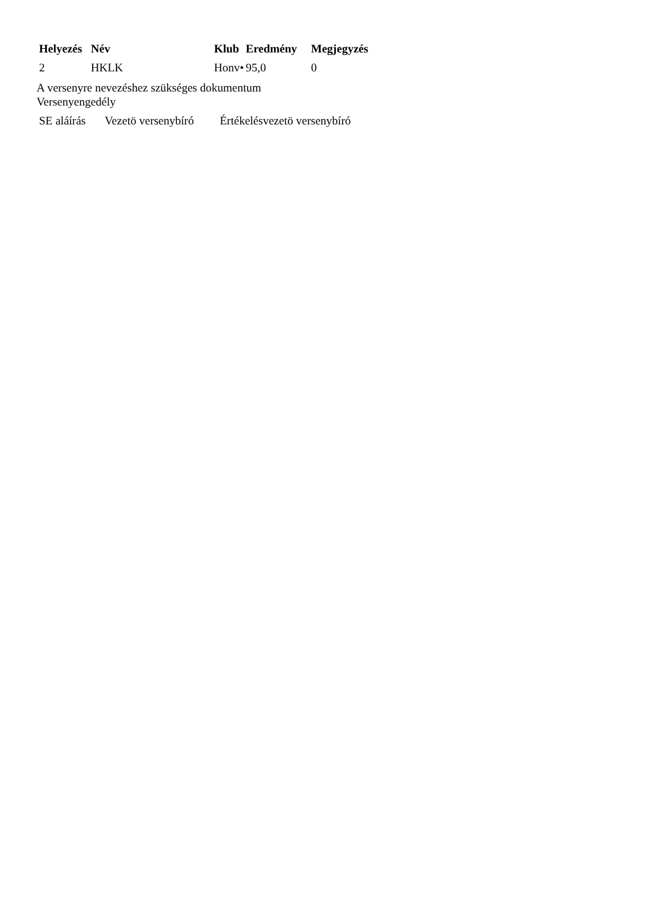| Helyezés | Név | Klub | Eredmény | Megjegyzés |
| --- | --- | --- | --- | --- |
| 2 | HKLK | Honv• | 95,0 | 0 |
A versenyre nevezéshez szükséges dokumentum
Versenyengedély
SE aláírás Vezetö versenybíró Értékelésvezetö versenybíró